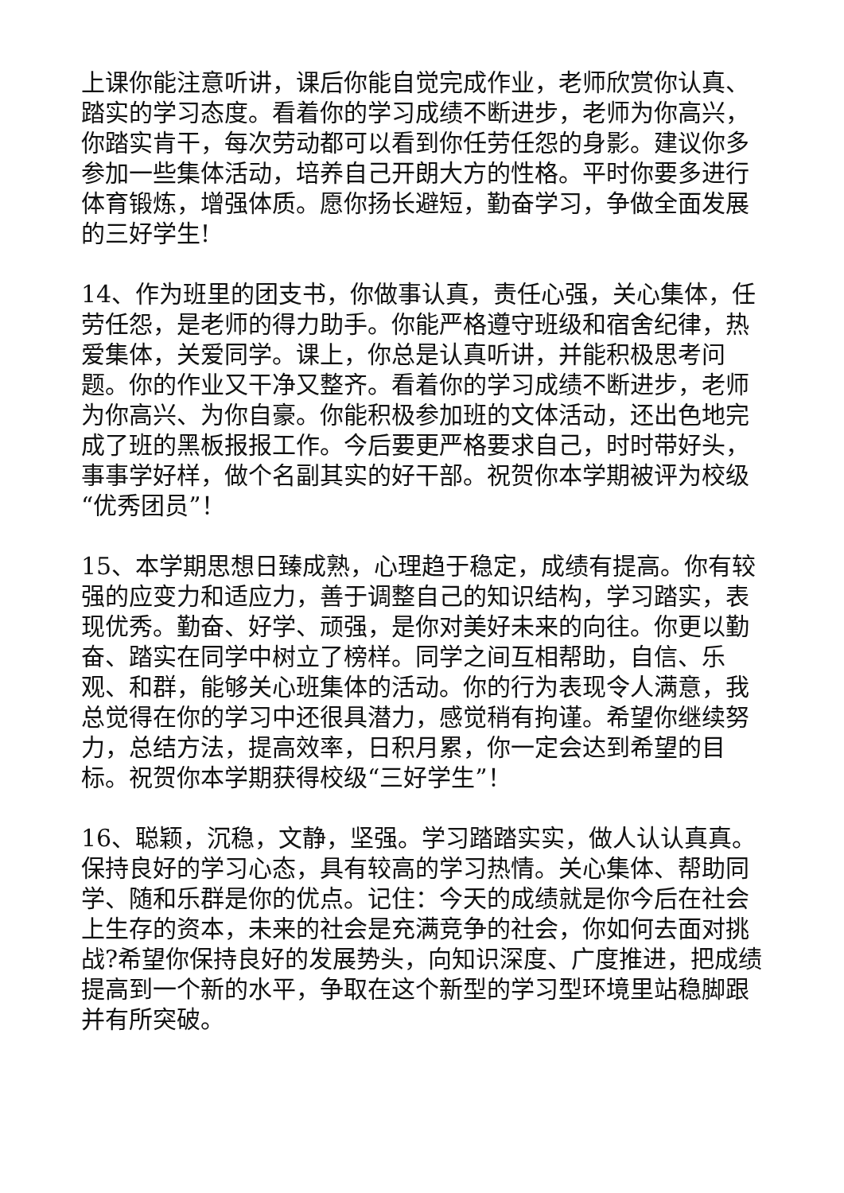上课你能注意听讲，课后你能自觉完成作业，老师欣赏你认真、踏实的学习态度。看着你的学习成绩不断进步，老师为你高兴，你踏实肯干，每次劳动都可以看到你任劳任怨的身影。建议你多参加一些集体活动，培养自己开朗大方的性格。平时你要多进行体育锻炼，增强体质。愿你扬长避短，勤奋学习，争做全面发展的三好学生!
14、作为班里的团支书，你做事认真，责任心强，关心集体，任劳任怨，是老师的得力助手。你能严格遵守班级和宿舍纪律，热爱集体，关爱同学。课上，你总是认真听讲，并能积极思考问题。你的作业又干净又整齐。看着你的学习成绩不断进步，老师为你高兴、为你自豪。你能积极参加班的文体活动，还出色地完成了班的黑板报报工作。今后要更严格要求自己，时时带好头，事事学好样，做个名副其实的好干部。祝贺你本学期被评为校级“优秀团员”！
15、本学期思想日臻成熟，心理趋于稳定，成绩有提高。你有较强的应变力和适应力，善于调整自己的知识结构，学习踏实，表现优秀。勤奋、好学、顽强，是你对美好未来的向往。你更以勤奋、踏实在同学中树立了榜样。同学之间互相帮助，自信、乐观、和群，能够关心班集体的活动。你的行为表现令人满意，我总觉得在你的学习中还很具潜力，感觉稍有拘谨。希望你继续努力，总结方法，提高效率，日积月累，你一定会达到希望的目标。祝贺你本学期获得校级“三好学生”！
16、聪颖，沉稳，文静，坚强。学习踏踏实实，做人认认真真。保持良好的学习心态，具有较高的学习热情。关心集体、帮助同学、随和乐群是你的优点。记住：今天的成绩就是你今后在社会上生存的资本，未来的社会是充满竞争的社会，你如何去面对挑战?希望你保持良好的发展势头，向知识深度、广度推进，把成绩提高到一个新的水平，争取在这个新型的学习型环境里站稳脚跟并有所突破。